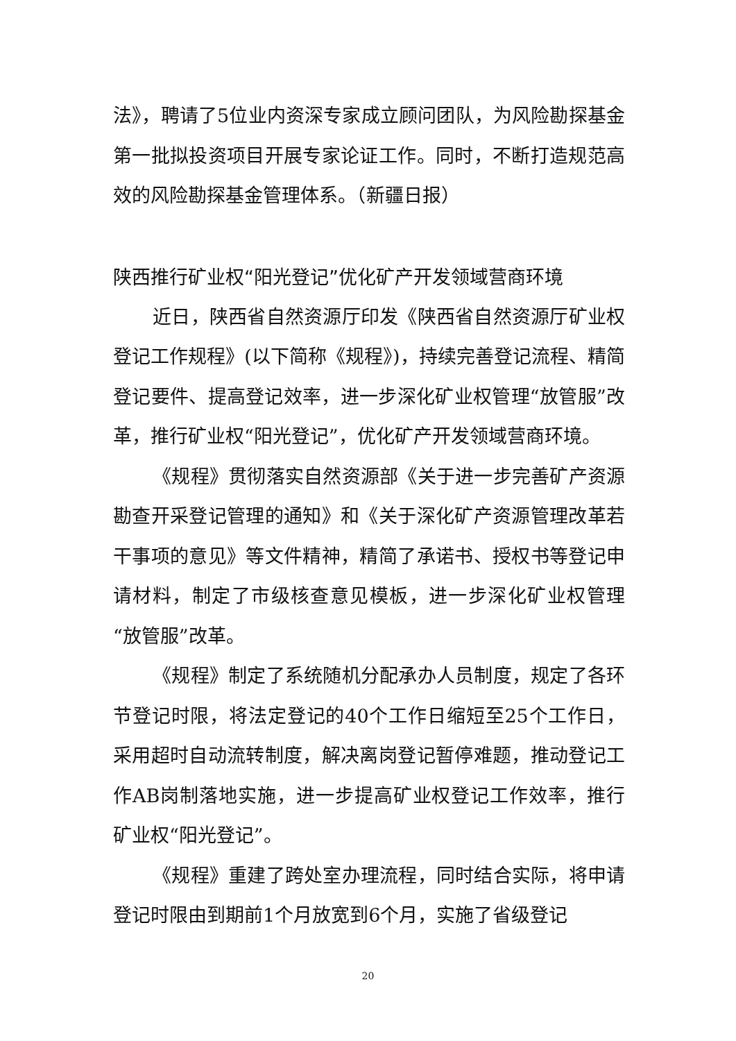法》，聘请了5位业内资深专家成立顾问团队，为风险勘探基金第一批拟投资项目开展专家论证工作。同时，不断打造规范高效的风险勘探基金管理体系。（新疆日报）
陕西推行矿业权“阳光登记”优化矿产开发领域营商环境
近日，陕西省自然资源厅印发《陕西省自然资源厅矿业权登记工作规程》(以下简称《规程》)，持续完善登记流程、精简登记要件、提高登记效率，进一步深化矿业权管理“放管服”改革，推行矿业权“阳光登记”，优化矿产开发领域营商环境。
《规程》贯彻落实自然资源部《关于进一步完善矿产资源勘查开采登记管理的通知》和《关于深化矿产资源管理改革若干事项的意见》等文件精神，精简了承诺书、授权书等登记申请材料，制定了市级核查意见模板，进一步深化矿业权管理“放管服”改革。
《规程》制定了系统随机分配承办人员制度，规定了各环节登记时限，将法定登记的40个工作日缩短至25个工作日，采用超时自动流转制度，解决离岗登记暂停难题，推动登记工作AB岗制落地实施，进一步提高矿业权登记工作效率，推行矿业权“阳光登记”。
《规程》重建了跨处室办理流程，同时结合实际，将申请登记时限由到期前1个月放宽到6个月，实施了省级登记
20